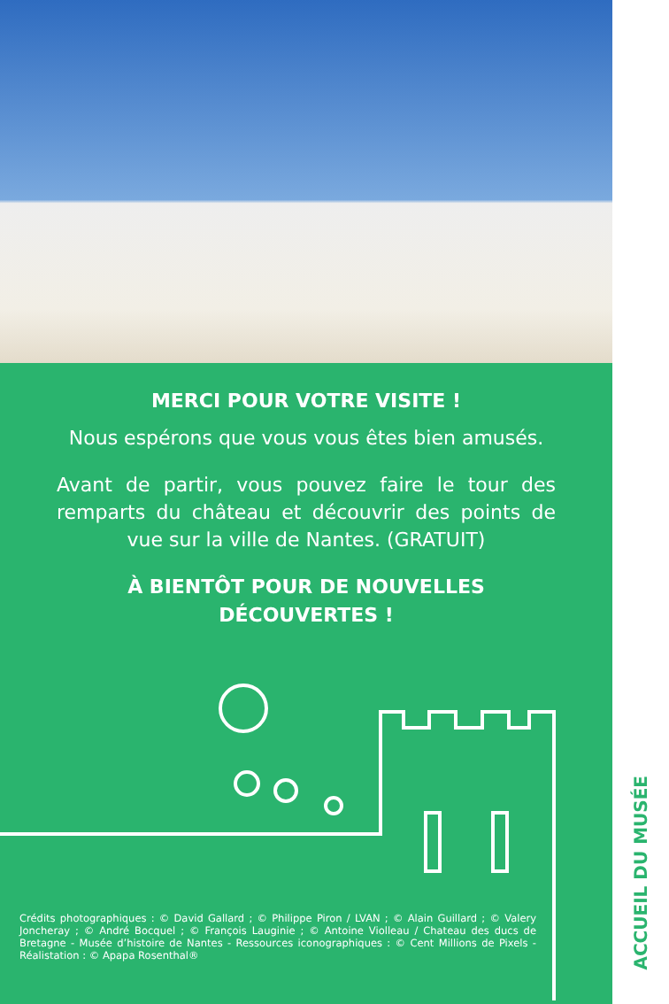MERCI POUR VOTRE VISITE !
Nous espérons que vous vous êtes bien amusés.
Avant de partir, vous pouvez faire le tour des remparts du château et découvrir des points de vue sur la ville de Nantes. (GRATUIT)
À BIENTÔT POUR DE NOUVELLES DÉCOUVERTES !
Crédits photographiques : © David Gallard ; © Philippe Piron / LVAN ; © Alain Guillard ; © Valery Joncheray ; © André Bocquel ; © François Lauginie ; © Antoine Violleau / Chateau des ducs de Bretagne - Musée d’histoire de Nantes - Ressources iconographiques : © Cent Millions de Pixels - Réalistation : © Apapa Rosenthal®
ACCUEIL DU MUSÉE